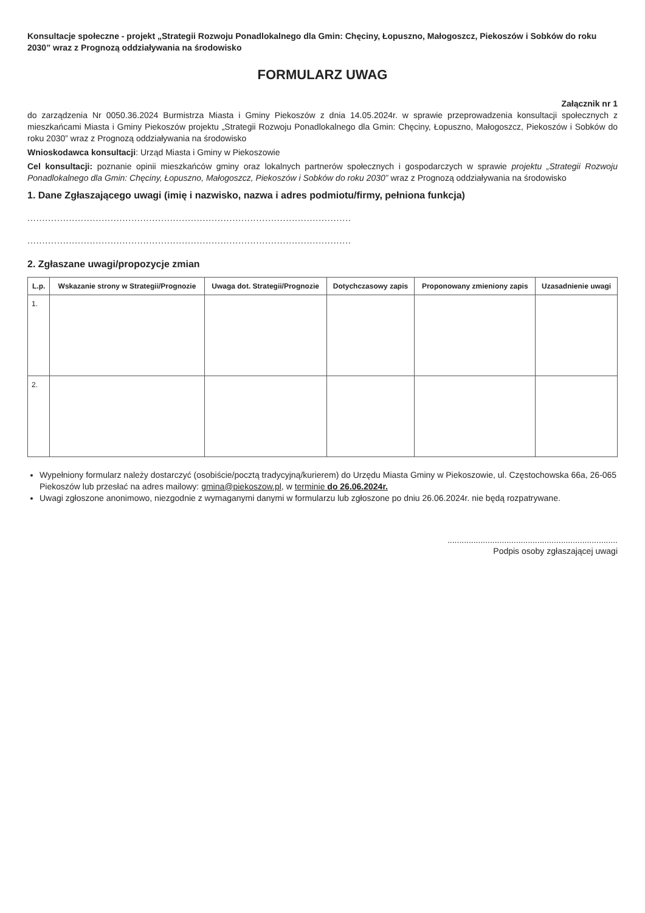Konsultacje społeczne - projekt „Strategii Rozwoju Ponadlokalnego dla Gmin: Chęciny, Łopuszno, Małogoszcz, Piekoszów i Sobków do roku 2030” wraz z Prognozą oddziaływania na środowisko
FORMULARZ UWAG
Załącznik nr 1
do zarządzenia Nr 0050.36.2024 Burmistrza Miasta i Gminy Piekoszów z dnia 14.05.2024r. w sprawie przeprowadzenia konsultacji społecznych z mieszkańcami Miasta i Gminy Piekoszów projektu „Strategii Rozwoju Ponadlokalnego dla Gmin: Chęciny, Łopuszno, Małogoszcz, Piekoszów i Sobków do roku 2030” wraz z Prognozą oddziaływania na środowisko
Wnioskodawca konsultacji: Urząd Miasta i Gminy w Piekoszowie
Cel konsultacji: poznanie opinii mieszkańców gminy oraz lokalnych partnerów społecznych i gospodarczych w sprawie projektu „Strategii Rozwoju Ponadlokalnego dla Gmin: Chęciny, Łopuszno, Małogoszcz, Piekoszów i Sobków do roku 2030” wraz z Prognozą oddziaływania na środowisko
1. Dane Zgłaszającego uwagi (imię i nazwisko, nazwa i adres podmiotu/firmy, pełniona funkcja)
.............................................................................................................
.............................................................................................................
2. Zgłaszane uwagi/propozycje zmian
| L.p. | Wskazanie strony w Strategii/Prognozie | Uwaga dot. Strategii/Prognozie | Dotychczasowy zapis | Proponowany zmieniony zapis | Uzasadnienie uwagi |
| --- | --- | --- | --- | --- | --- |
| 1. | | | | | |
| 2. | | | | | |
Wypełniony formularz należy dostarczyć (osobiście/pocztą tradycyjną/kurierem) do Urzędu Miasta Gminy w Piekoszowie, ul. Częstochowska 66a, 26-065 Piekoszów lub przesłać na adres mailowy: gmina@piekoszow.pl, w terminie do 26.06.2024r.
Uwagi zgłoszone anonimowo, niezgodnie z wymaganymi danymi w formularzu lub zgłoszone po dniu 26.06.2024r. nie będą rozpatrywane.
........................................................................
Podpis osoby zgłaszającej uwagi